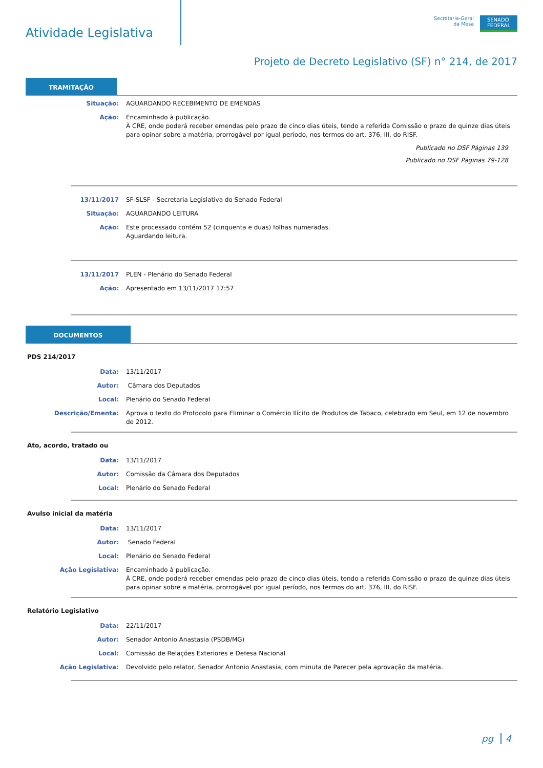Atividade Legislativa
Secretaria-Geral
da Mesa
SENADO
FEDERAL
Projeto de Decreto Legislativo (SF) n° 214, de 2017
TRAMITAÇÃO
Situação: AGUARDANDO RECEBIMENTO DE EMENDAS
Ação: Encaminhado à publicação.
À CRE, onde poderá receber emendas pelo prazo de cinco dias úteis, tendo a referida Comissão o prazo de quinze dias úteis para opinar sobre a matéria, prorrogável por igual período, nos termos do art. 376, III, do RISF.
Publicado no DSF Páginas 139
Publicado no DSF Páginas 79-128
13/11/2017 SF-SLSF - Secretaria Legislativa do Senado Federal
Situação: AGUARDANDO LEITURA
Ação: Este processado contém 52 (cinquenta e duas) folhas numeradas.
Aguardando leitura.
13/11/2017 PLEN - Plenário do Senado Federal
Ação: Apresentado em 13/11/2017 17:57
DOCUMENTOS
PDS 214/2017
Data: 13/11/2017
Autor: Câmara dos Deputados
Local: Plenário do Senado Federal
Descrição/Ementa: Aprova o texto do Protocolo para Eliminar o Comércio Ilícito de Produtos de Tabaco, celebrado em Seul, em 12 de novembro de 2012.
Ato, acordo, tratado ou
Data: 13/11/2017
Autor: Comissão da Câmara dos Deputados
Local: Plenário do Senado Federal
Avulso inicial da matéria
Data: 13/11/2017
Autor: Senado Federal
Local: Plenário do Senado Federal
Ação Legislativa: Encaminhado à publicação.
À CRE, onde poderá receber emendas pelo prazo de cinco dias úteis, tendo a referida Comissão o prazo de quinze dias úteis para opinar sobre a matéria, prorrogável por igual período, nos termos do art. 376, III, do RISF.
Relatório Legislativo
Data: 22/11/2017
Autor: Senador Antonio Anastasia (PSDB/MG)
Local: Comissão de Relações Exteriores e Defesa Nacional
Ação Legislativa: Devolvido pelo relator, Senador Antonio Anastasia, com minuta de Parecer pela aprovação da matéria.
pg 4